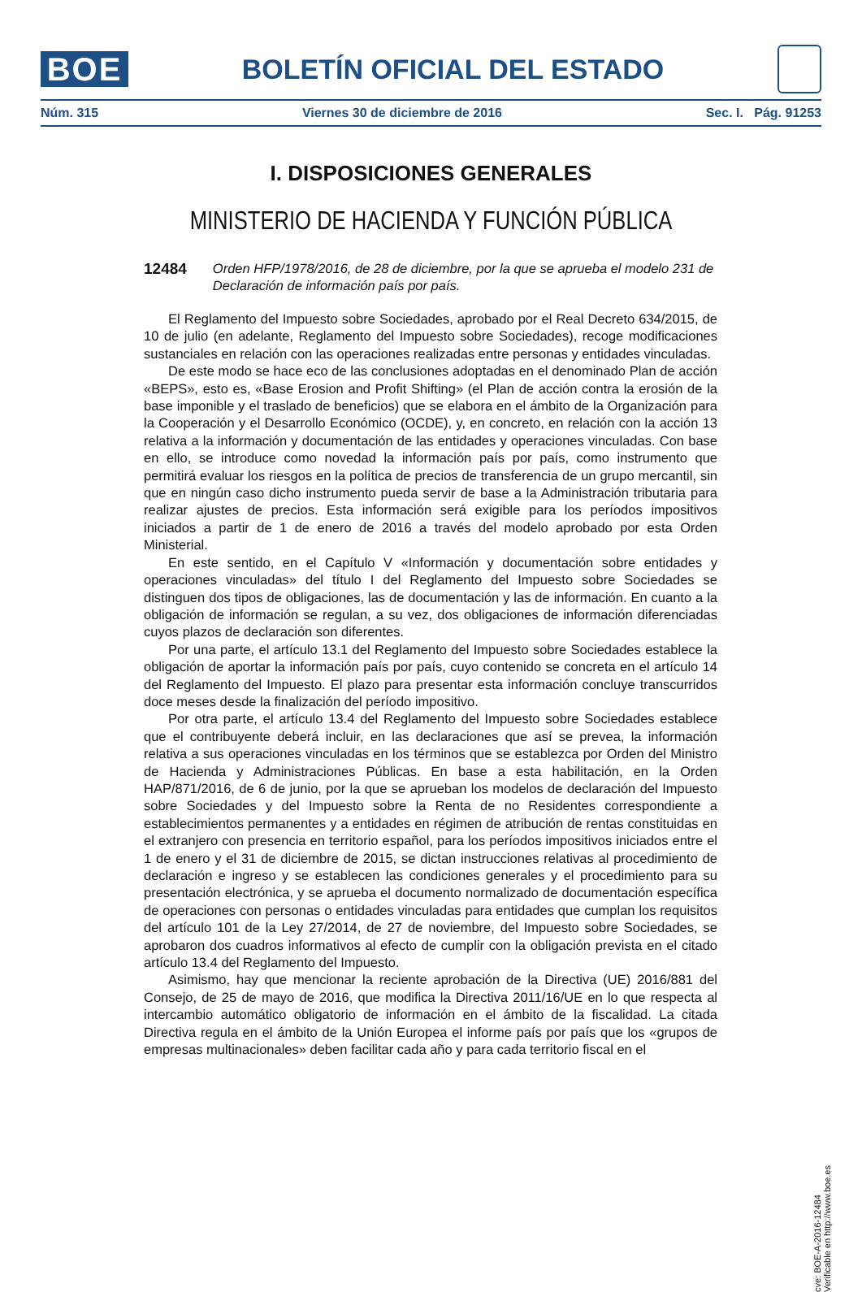BOE
BOLETÍN OFICIAL DEL ESTADO
Núm. 315 Viernes 30 de diciembre de 2016 Sec. I. Pág. 91253
I. DISPOSICIONES GENERALES
MINISTERIO DE HACIENDA Y FUNCIÓN PÚBLICA
12484 Orden HFP/1978/2016, de 28 de diciembre, por la que se aprueba el modelo 231 de Declaración de información país por país.
El Reglamento del Impuesto sobre Sociedades, aprobado por el Real Decreto 634/2015, de 10 de julio (en adelante, Reglamento del Impuesto sobre Sociedades), recoge modificaciones sustanciales en relación con las operaciones realizadas entre personas y entidades vinculadas.
De este modo se hace eco de las conclusiones adoptadas en el denominado Plan de acción «BEPS», esto es, «Base Erosion and Profit Shifting» (el Plan de acción contra la erosión de la base imponible y el traslado de beneficios) que se elabora en el ámbito de la Organización para la Cooperación y el Desarrollo Económico (OCDE), y, en concreto, en relación con la acción 13 relativa a la información y documentación de las entidades y operaciones vinculadas. Con base en ello, se introduce como novedad la información país por país, como instrumento que permitirá evaluar los riesgos en la política de precios de transferencia de un grupo mercantil, sin que en ningún caso dicho instrumento pueda servir de base a la Administración tributaria para realizar ajustes de precios. Esta información será exigible para los períodos impositivos iniciados a partir de 1 de enero de 2016 a través del modelo aprobado por esta Orden Ministerial.
En este sentido, en el Capítulo V «Información y documentación sobre entidades y operaciones vinculadas» del título I del Reglamento del Impuesto sobre Sociedades se distinguen dos tipos de obligaciones, las de documentación y las de información. En cuanto a la obligación de información se regulan, a su vez, dos obligaciones de información diferenciadas cuyos plazos de declaración son diferentes.
Por una parte, el artículo 13.1 del Reglamento del Impuesto sobre Sociedades establece la obligación de aportar la información país por país, cuyo contenido se concreta en el artículo 14 del Reglamento del Impuesto. El plazo para presentar esta información concluye transcurridos doce meses desde la finalización del período impositivo.
Por otra parte, el artículo 13.4 del Reglamento del Impuesto sobre Sociedades establece que el contribuyente deberá incluir, en las declaraciones que así se prevea, la información relativa a sus operaciones vinculadas en los términos que se establezca por Orden del Ministro de Hacienda y Administraciones Públicas. En base a esta habilitación, en la Orden HAP/871/2016, de 6 de junio, por la que se aprueban los modelos de declaración del Impuesto sobre Sociedades y del Impuesto sobre la Renta de no Residentes correspondiente a establecimientos permanentes y a entidades en régimen de atribución de rentas constituidas en el extranjero con presencia en territorio español, para los períodos impositivos iniciados entre el 1 de enero y el 31 de diciembre de 2015, se dictan instrucciones relativas al procedimiento de declaración e ingreso y se establecen las condiciones generales y el procedimiento para su presentación electrónica, y se aprueba el documento normalizado de documentación específica de operaciones con personas o entidades vinculadas para entidades que cumplan los requisitos del artículo 101 de la Ley 27/2014, de 27 de noviembre, del Impuesto sobre Sociedades, se aprobaron dos cuadros informativos al efecto de cumplir con la obligación prevista en el citado artículo 13.4 del Reglamento del Impuesto.
Asimismo, hay que mencionar la reciente aprobación de la Directiva (UE) 2016/881 del Consejo, de 25 de mayo de 2016, que modifica la Directiva 2011/16/UE en lo que respecta al intercambio automático obligatorio de información en el ámbito de la fiscalidad. La citada Directiva regula en el ámbito de la Unión Europea el informe país por país que los «grupos de empresas multinacionales» deben facilitar cada año y para cada territorio fiscal en el
cve: BOE-A-2016-12484
Verificable en http://www.boe.es